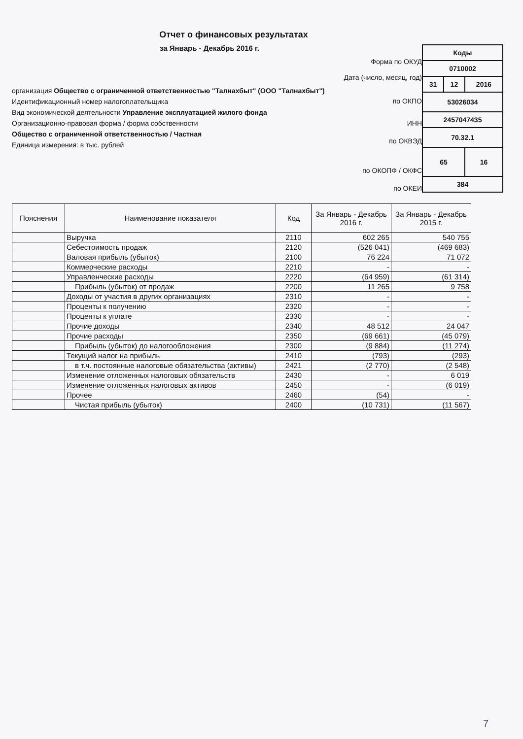Отчет о финансовых результатах
за Январь - Декабрь 2016 г.
организация Общество с ограниченной ответственностью "Талнахбыт" (ООО "Талнахбыт")
Идентификационный номер налогоплательщика
Вид экономической деятельности Управление эксплуатацией жилого фонда
Организационно-правовая форма / форма собственности
Общество с ограниченной ответственностью / Частная
Единица измерения: в тыс. рублей
Форма по ОКУД
Дата (число, месяц, год)
по ОКПО
ИНН
по ОКВЭД
по ОКОПФ / ОКФС
по ОКЕИ
| Коды | | |
| 0710002 | | |
| 31 | 12 | 2016 |
| 53026034 | | |
| 2457047435 | | |
| 70.32.1 | | |
| 65 | | 16 |
| 384 | | |
| Пояснения | Наименование показателя | Код | За Январь - Декабрь 2016 г. | За Январь - Декабрь 2015 г. |
| --- | --- | --- | --- | --- |
| | Выручка | 2110 | 602 265 | 540 755 |
| | Себестоимость продаж | 2120 | (526 041) | (469 683) |
| | Валовая прибыль (убыток) | 2100 | 76 224 | 71 072 |
| | Коммерческие расходы | 2210 | - | - |
| | Управленческие расходы | 2220 | (64 959) | (61 314) |
| | Прибыль (убыток) от продаж | 2200 | 11 265 | 9 758 |
| | Доходы от участия в других организациях | 2310 | - | - |
| | Проценты к получению | 2320 | - | - |
| | Проценты к уплате | 2330 | - | - |
| | Прочие доходы | 2340 | 48 512 | 24 047 |
| | Прочие расходы | 2350 | (69 661) | (45 079) |
| | Прибыль (убыток) до налогообложения | 2300 | (9 884) | (11 274) |
| | Текущий налог на прибыль | 2410 | (793) | (293) |
| | в т.ч. постоянные налоговые обязательства (активы) | 2421 | (2 770) | (2 548) |
| | Изменение отложенных налоговых обязательств | 2430 | - | 6 019 |
| | Изменение отложенных налоговых активов | 2450 | - | (6 019) |
| | Прочее | 2460 | (54) | - |
| | Чистая прибыль (убыток) | 2400 | (10 731) | (11 567) |
7